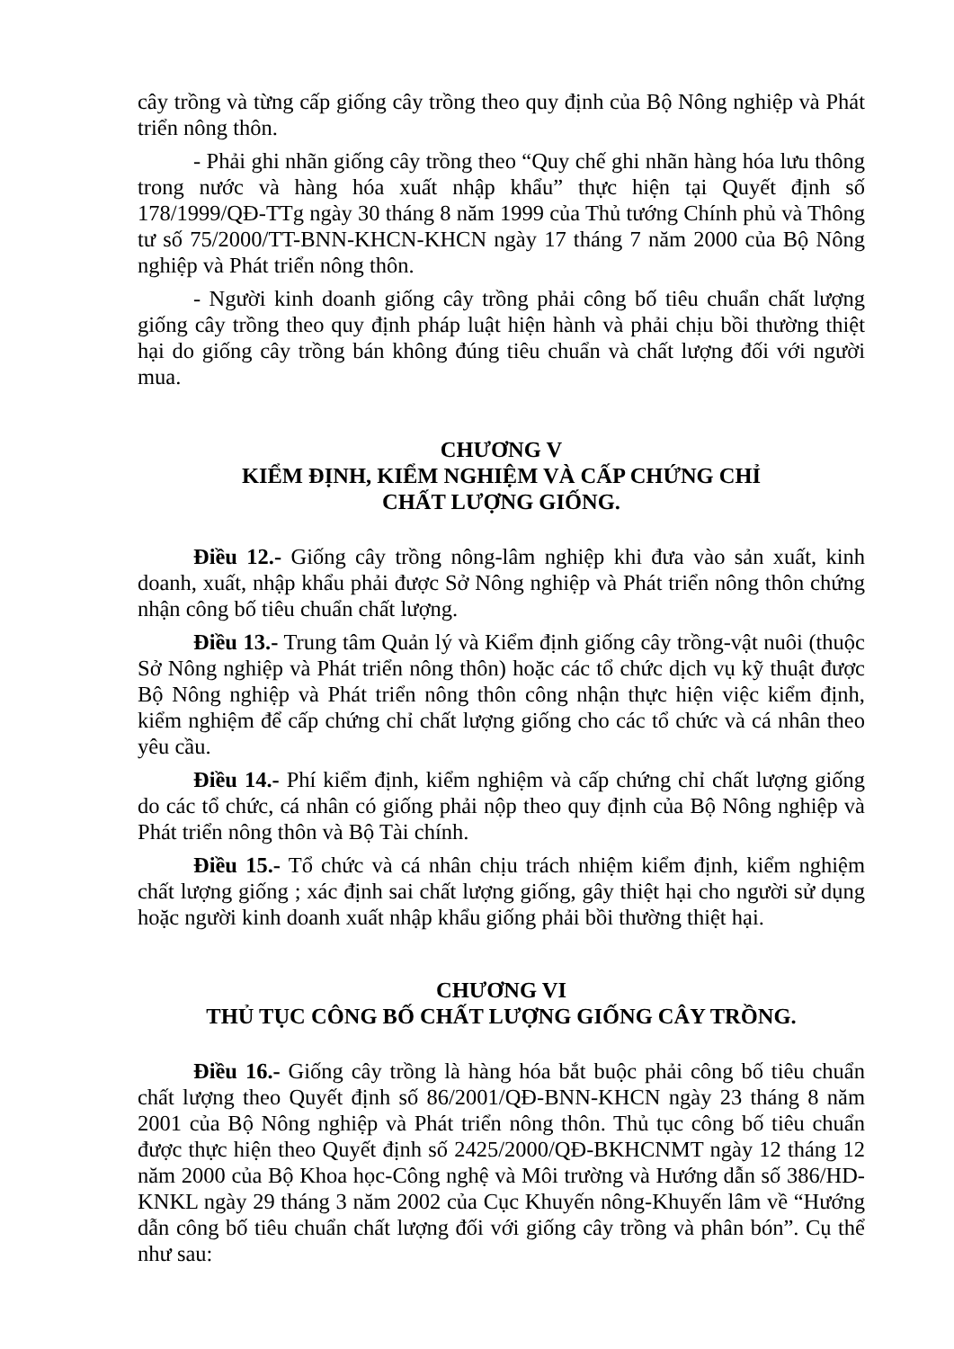cây trồng và từng cấp giống cây trồng theo quy định của Bộ Nông nghiệp và Phát triển nông thôn.
- Phải ghi nhãn giống cây trồng theo “Quy chế ghi nhãn hàng hóa lưu thông trong nước và hàng hóa xuất nhập khẩu” thực hiện tại Quyết định số 178/1999/QĐ-TTg ngày 30 tháng 8 năm 1999 của Thủ tướng Chính phủ và Thông tư số 75/2000/TT-BNN-KHCN-KHCN ngày 17 tháng 7 năm 2000 của Bộ Nông nghiệp và Phát triển nông thôn.
- Người kinh doanh giống cây trồng phải công bố tiêu chuẩn chất lượng giống cây trồng theo quy định pháp luật hiện hành và phải chịu bồi thường thiệt hại do giống cây trồng bán không đúng tiêu chuẩn và chất lượng đối với người mua.
CHƯƠNG V
KIỂM ĐỊNH, KIỂM NGHIỆM VÀ CẤP CHỨNG CHỈ
CHẤT LƯỢNG GIỐNG.
Điều 12.- Giống cây trồng nông-lâm nghiệp khi đưa vào sản xuất, kinh doanh, xuất, nhập khẩu phải được Sở Nông nghiệp và Phát triển nông thôn chứng nhận công bố tiêu chuẩn chất lượng.
Điều 13.- Trung tâm Quản lý và Kiểm định giống cây trồng-vật nuôi (thuộc Sở Nông nghiệp và Phát triển nông thôn) hoặc các tổ chức dịch vụ kỹ thuật được Bộ Nông nghiệp và Phát triển nông thôn công nhận thực hiện việc kiểm định, kiểm nghiệm để cấp chứng chỉ chất lượng giống cho các tổ chức và cá nhân theo yêu cầu.
Điều 14.- Phí kiểm định, kiểm nghiệm và cấp chứng chỉ chất lượng giống do các tổ chức, cá nhân có giống phải nộp theo quy định của Bộ Nông nghiệp và Phát triển nông thôn và Bộ Tài chính.
Điều 15.- Tổ chức và cá nhân chịu trách nhiệm kiểm định, kiểm nghiệm chất lượng giống ; xác định sai chất lượng giống, gây thiệt hại cho người sử dụng hoặc người kinh doanh xuất nhập khẩu giống phải bồi thường thiệt hại.
CHƯƠNG VI
THỦ TỤC CÔNG BỐ CHẤT LƯỢNG GIỐNG CÂY TRỒNG.
Điều 16.- Giống cây trồng là hàng hóa bắt buộc phải công bố tiêu chuẩn chất lượng theo Quyết định số 86/2001/QĐ-BNN-KHCN ngày 23 tháng 8 năm 2001 của Bộ Nông nghiệp và Phát triển nông thôn. Thủ tục công bố tiêu chuẩn được thực hiện theo Quyết định số 2425/2000/QĐ-BKHCNMT ngày 12 tháng 12 năm 2000 của Bộ Khoa học-Công nghệ và Môi trường và Hướng dẫn số 386/HD-KNKL ngày 29 tháng 3 năm 2002 của Cục Khuyến nông-Khuyến lâm về “Hướng dẫn công bố tiêu chuẩn chất lượng đối với giống cây trồng và phân bón”. Cụ thể như sau: